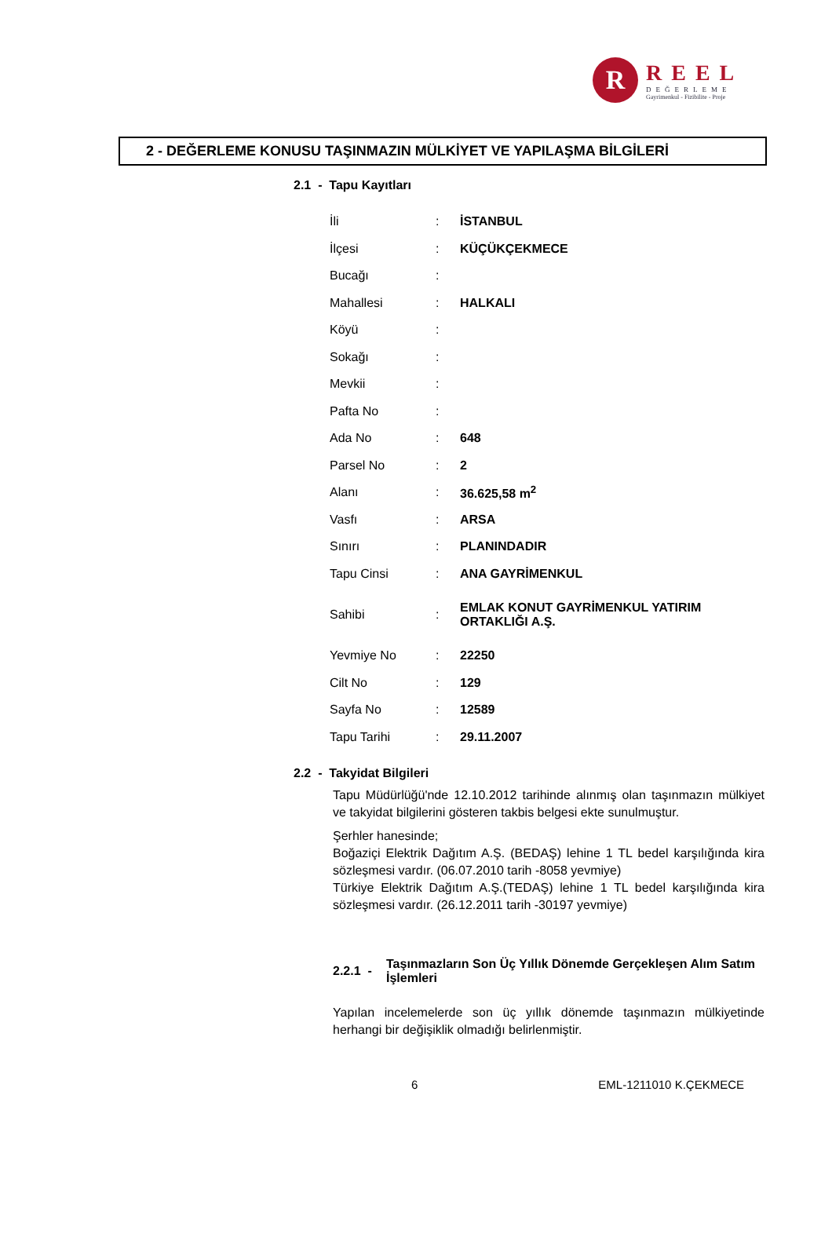R
REEL
DEĞERLEME
Gayrimenkul - Fizibilite - Proje
2 - DEĞERLEME KONUSU TAŞINMAZIN MÜLKİYET VE YAPILAŞMA BİLGİLERİ
2.1 - Tapu Kayıtları
| İli | : | İSTANBUL |
| İlçesi | : | KÜÇÜKÇEKMECE |
| Bucağı | : | |
| Mahallesi | : | HALKALI |
| Köyü | : | |
| Sokağı | : | |
| Mevkii | : | |
| Pafta No | : | |
| Ada No | : | 648 |
| Parsel No | : | 2 |
| Alanı | : | 36.625,58 m<sup>2</sup> |
| Vasfı | : | ARSA |
| Sınırı | : | PLANINDADIR |
| Tapu Cinsi | : | ANA GAYRİMENKUL |
| Sahibi | : | EMLAK KONUT GAYRİMENKUL YATIRIM ORTAKLIĞI A.Ş. |
| Yevmiye No | : | 22250 |
| Cilt No | : | 129 |
| Sayfa No | : | 12589 |
| Tapu Tarihi | : | 29.11.2007 |
2.2 - Takyidat Bilgileri
Tapu Müdürlüğü'nde 12.10.2012 tarihinde alınmış olan taşınmazın mülkiyet ve takyidat bilgilerini gösteren takbis belgesi ekte sunulmuştur.
Şerhler hanesinde;
Boğaziçi Elektrik Dağıtım A.Ş. (BEDAŞ) lehine 1 TL bedel karşılığında kira sözleşmesi vardır. (06.07.2010 tarih -8058 yevmiye)
Türkiye Elektrik Dağıtım A.Ş.(TEDAŞ) lehine 1 TL bedel karşılığında kira sözleşmesi vardır. (26.12.2011 tarih -30197 yevmiye)
2.2.1 - Taşınmazların Son Üç Yıllık Dönemde Gerçekleşen Alım Satım İşlemleri
Yapılan incelemelerde son üç yıllık dönemde taşınmazın mülkiyetinde herhangi bir değişiklik olmadığı belirlenmiştir.
6 EML-1211010 K.ÇEKMECE